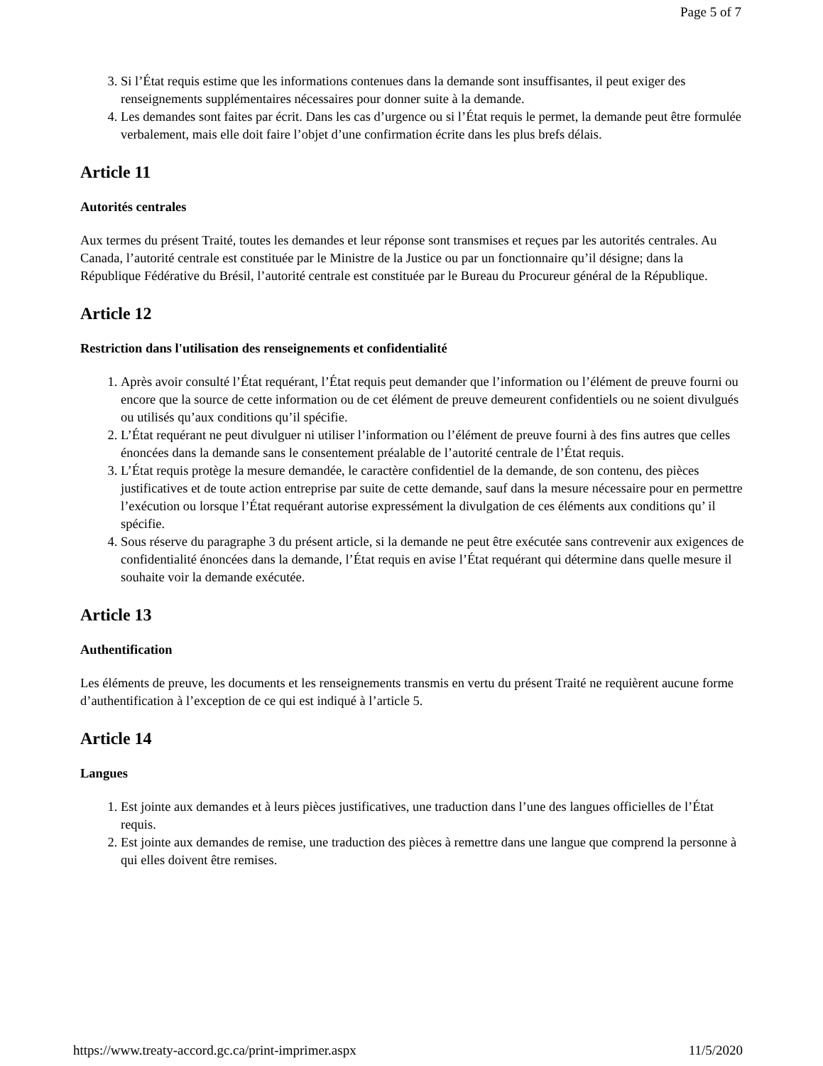Page 5 of 7
3. Si l’État requis estime que les informations contenues dans la demande sont insuffisantes, il peut exiger des renseignements supplémentaires nécessaires pour donner suite à la demande.
4. Les demandes sont faites par écrit. Dans les cas d’urgence ou si l’État requis le permet, la demande peut être formulée verbalement, mais elle doit faire l’objet d’une confirmation écrite dans les plus brefs délais.
Article 11
Autorités centrales
Aux termes du présent Traité, toutes les demandes et leur réponse sont transmises et reçues par les autorités centrales. Au Canada, l’autorité centrale est constituée par le Ministre de la Justice ou par un fonctionnaire qu’il désigne; dans la République Fédérative du Brésil, l’autorité centrale est constituée par le Bureau du Procureur général de la République.
Article 12
Restriction dans l'utilisation des renseignements et confidentialité
1. Après avoir consulté l’État requérant, l’État requis peut demander que l’information ou l’élément de preuve fourni ou encore que la source de cette information ou de cet élément de preuve demeurent confidentiels ou ne soient divulgués ou utilisés qu’aux conditions qu’il spécifie.
2. L’État requérant ne peut divulguer ni utiliser l’information ou l’élément de preuve fourni à des fins autres que celles énoncées dans la demande sans le consentement préalable de l’autorité centrale de l’État requis.
3. L’État requis protège la mesure demandée, le caractère confidentiel de la demande, de son contenu, des pièces justificatives et de toute action entreprise par suite de cette demande, sauf dans la mesure nécessaire pour en permettre l’exécution ou lorsque l’État requérant autorise expressément la divulgation de ces éléments aux conditions qu’ il spécifie.
4. Sous réserve du paragraphe 3 du présent article, si la demande ne peut être exécutée sans contrevenir aux exigences de confidentialité énoncées dans la demande, l’État requis en avise l’État requérant qui détermine dans quelle mesure il souhaite voir la demande exécutée.
Article 13
Authentification
Les éléments de preuve, les documents et les renseignements transmis en vertu du présent Traité ne requièrent aucune forme d’authentification à l’exception de ce qui est indiqué à l’article 5.
Article 14
Langues
1. Est jointe aux demandes et à leurs pièces justificatives, une traduction dans l’une des langues officielles de l’État requis.
2. Est jointe aux demandes de remise, une traduction des pièces à remettre dans une langue que comprend la personne à qui elles doivent être remises.
https://www.treaty-accord.gc.ca/print-imprimer.aspx 11/5/2020